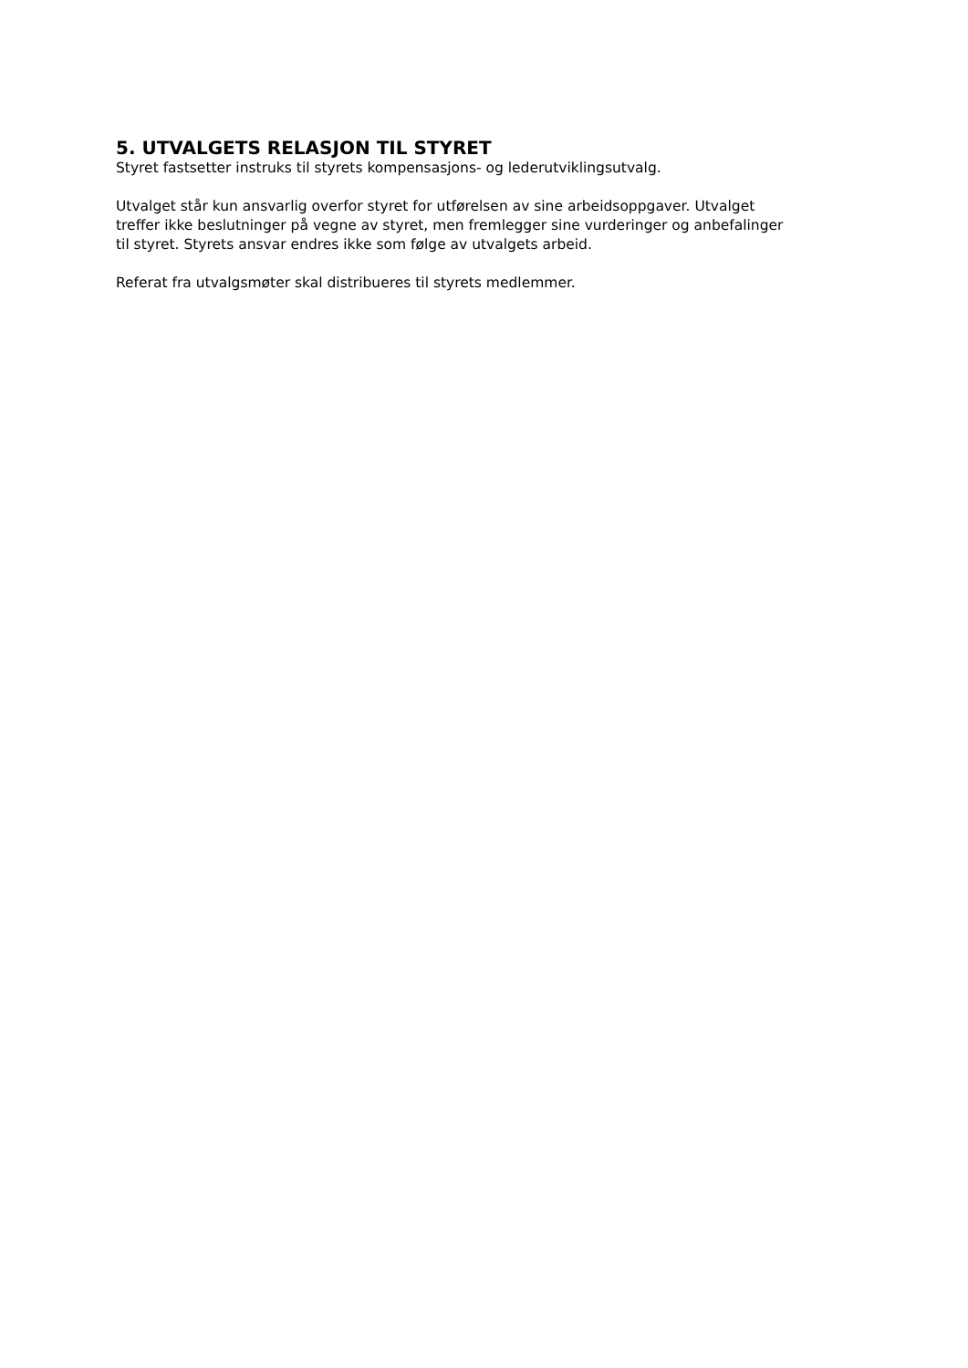5. UTVALGETS RELASJON TIL STYRET
Styret fastsetter instruks til styrets kompensasjons- og lederutviklingsutvalg.
Utvalget står kun ansvarlig overfor styret for utførelsen av sine arbeidsoppgaver. Utvalget treffer ikke beslutninger på vegne av styret, men fremlegger sine vurderinger og anbefalinger til styret. Styrets ansvar endres ikke som følge av utvalgets arbeid.
Referat fra utvalgsmøter skal distribueres til styrets medlemmer.